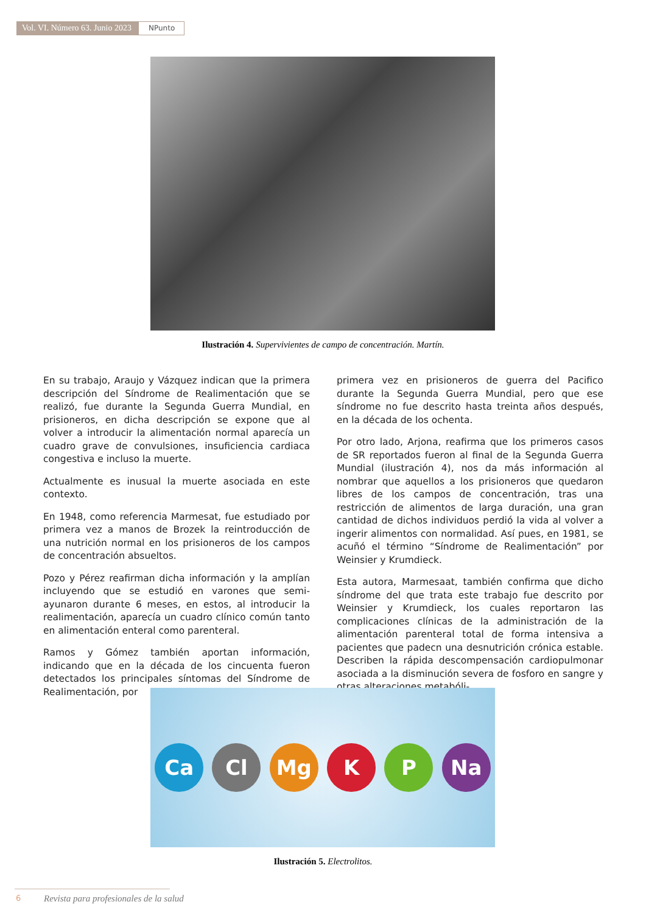Vol. VI. Número 63. Junio 2023
NPunto
Ilustración 4. Supervivientes de campo de concentración. Martín.
En su trabajo, Araujo y Vázquez indican que la primera descripción del Síndrome de Realimentación que se realizó, fue durante la Segunda Guerra Mundial, en prisioneros, en dicha descripción se expone que al volver a introducir la alimentación normal aparecía un cuadro grave de convulsiones, insuficiencia cardiaca congestiva e incluso la muerte.
Actualmente es inusual la muerte asociada en este contexto.
En 1948, como referencia Marmesat, fue estudiado por primera vez a manos de Brozek la reintroducción de una nutrición normal en los prisioneros de los campos de concentración absueltos.
Pozo y Pérez reafirman dicha información y la amplían incluyendo que se estudió en varones que semi-ayunaron durante 6 meses, en estos, al introducir la realimentación, aparecía un cuadro clínico común tanto en alimentación enteral como parenteral.
Ramos y Gómez también aportan información, indicando que en la década de los cincuenta fueron detectados los principales síntomas del Síndrome de Realimentación, por
primera vez en prisioneros de guerra del Pacifico durante la Segunda Guerra Mundial, pero que ese síndrome no fue descrito hasta treinta años después, en la década de los ochenta.
Por otro lado, Arjona, reafirma que los primeros casos de SR reportados fueron al final de la Segunda Guerra Mundial (ilustración 4), nos da más información al nombrar que aquellos a los prisioneros que quedaron libres de los campos de concentración, tras una restricción de alimentos de larga duración, una gran cantidad de dichos individuos perdió la vida al volver a ingerir alimentos con normalidad. Así pues, en 1981, se acuñó el término “Síndrome de Realimentación” por Weinsier y Krumdieck.
Esta autora, Marmesaat, también confirma que dicho síndrome del que trata este trabajo fue descrito por Weinsier y Krumdieck, los cuales reportaron las complicaciones clínicas de la administración de la alimentación parenteral total de forma intensiva a pacientes que padecn una desnutrición crónica estable. Describen la rápida descompensación cardiopulmonar asociada a la disminución severa de fosforo en sangre y otras alteraciones metabóli-
Ca Cl Mg K P Na
Ilustración 5. Electrolitos.
6
Revista para profesionales de la salud